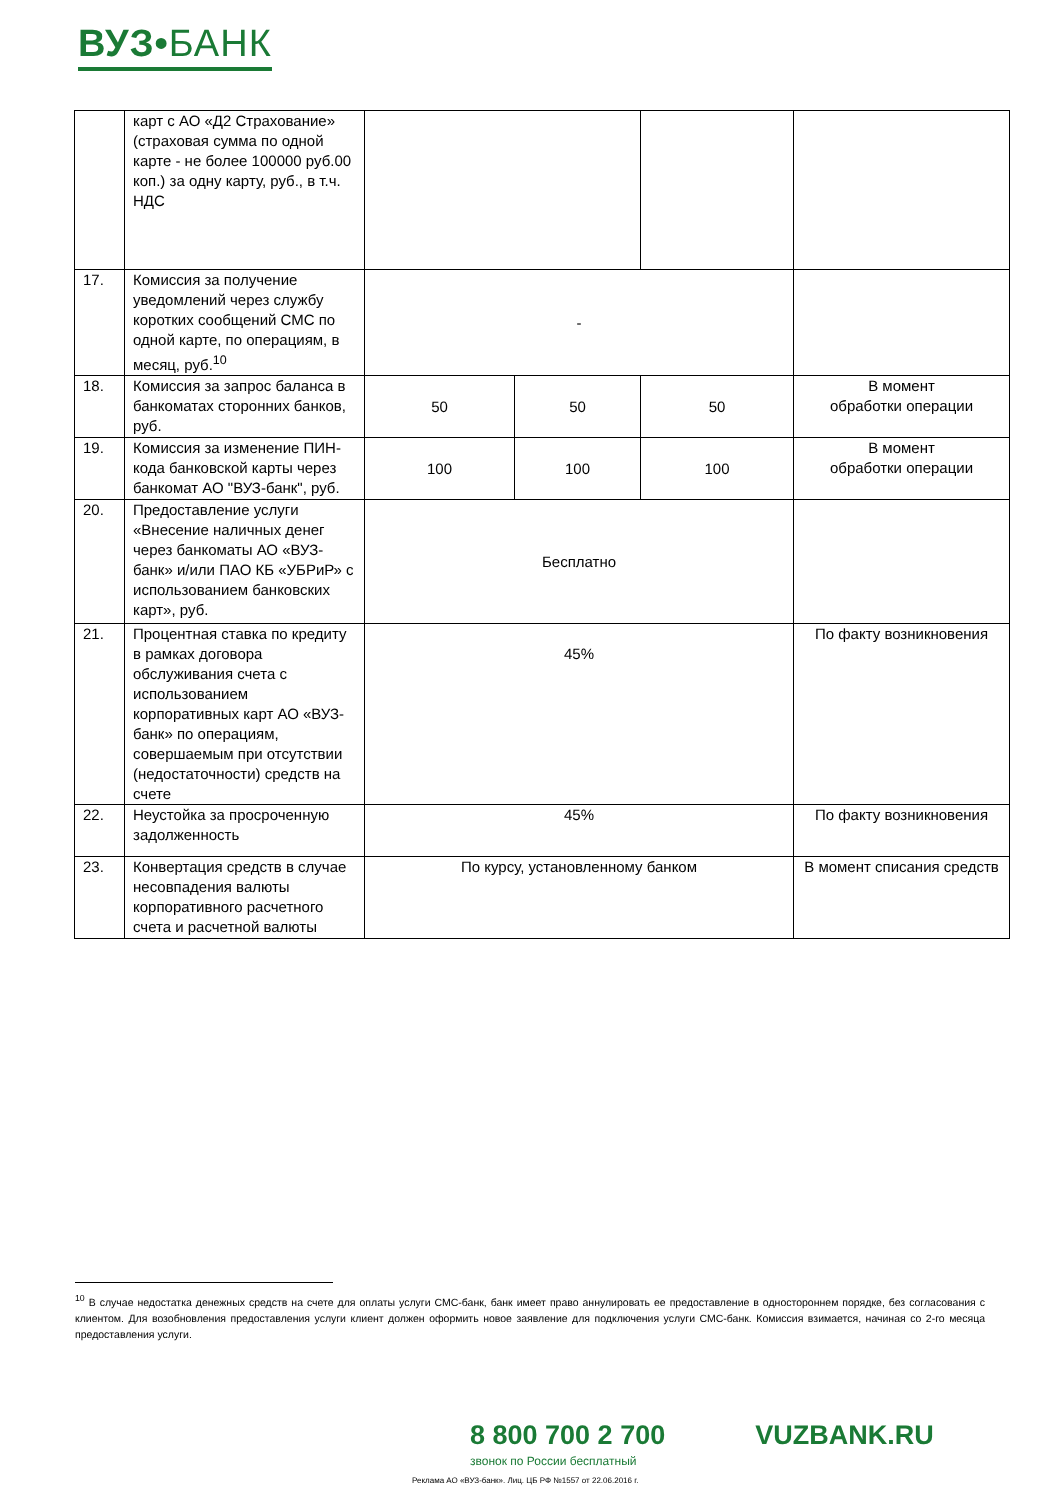ВУЗ•БАНК
| | карт с АО «Д2 Страхование» (страховая сумма по одной карте - не более 100000 руб.00 коп.) за одну карту, руб., в т.ч. НДС | | | | |
| 17. | Комиссия за получение уведомлений через службу коротких сообщений СМС по одной карте, по операциям, в месяц, руб.<sup>10</sup> | - | | | |
| 18. | Комиссия за запрос баланса в банкоматах сторонних банков, руб. | 50 | 50 | 50 | В момент обработки операции |
| 19. | Комиссия за изменение ПИН-кода банковской карты через банкомат АО "ВУЗ-банк", руб. | 100 | 100 | 100 | В момент обработки операции |
| 20. | Предоставление услуги «Внесение наличных денег через банкоматы АО «ВУЗ-банк» и/или ПАО КБ «УБРиР» с использованием банковских карт», руб. | Бесплатно | | | |
| 21. | Процентная ставка по кредиту в рамках договора обслуживания счета с использованием корпоративных карт АО «ВУЗ-банк» по операциям, совершаемым при отсутствии (недостаточности) средств на счете | 45% | | | По факту возникновения |
| 22. | Неустойка за просроченную задолженность | 45% | | | По факту возникновения |
| 23. | Конвертация средств в случае несовпадения валюты корпоративного расчетного счета и расчетной валюты | По курсу, установленному банком | | | В момент списания средств |
<sup>10</sup> В случае недостатка денежных средств на счете для оплаты услуги СМС-банк, банк имеет право аннулировать ее предоставление в одностороннем порядке, без согласования с клиентом. Для возобновления предоставления услуги клиент должен оформить новое заявление для подключения услуги СМС-банк. Комиссия взимается, начиная со 2-го месяца предоставления услуги.
8 800 700 2 700 VUZBANK.RU
звонок по России бесплатный
Реклама АО «ВУЗ-банк». Лиц. ЦБ РФ №1557 от 22.06.2016 г.